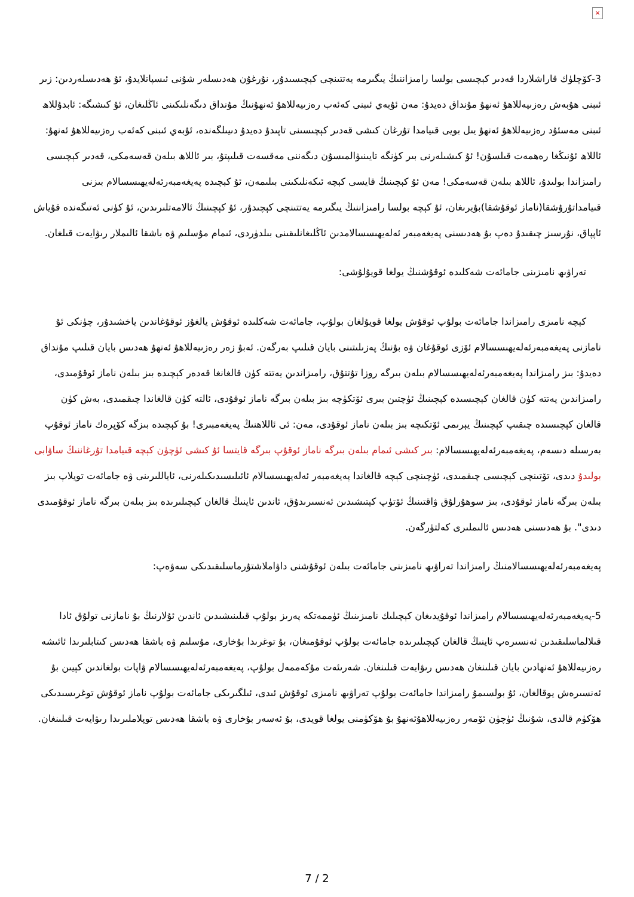×
3-كۆچلۈك قاراشلاردا قەدىر كېچىسى بولسا رامىزاننىڭ يىگىرمە يەتتىنچى كېچىسىدۇر، نۇرغۇن ھەدىسلەر شۇنى ئىسپاتلايدۇ، ئۇ ھەدىسلەردىن: زىر ئىبنى ھۇبەش رەزىيەللاھۇ ئەنھۇ مۇنداق دەيدۇ: مەن ئۇبەي ئىبنى كەئەب رەزىيەللاھۇ ئەنھۇنىڭ مۇنداق دىگەنلىكىنى ئاڭلىغان، ئۇ كىشىگە: ئابدۇللاھ ئىبنى مەسئۇد رەزىيەللاھۇ ئەنھۇ يىل بويى قىيامدا تۇرغان كىشى قەدىر كېچىسىنى تاپىدۇ دەيدۇ دىيىلگەندە، ئۇبەي ئىبنى كەئەب رەزىيەللاھۇ ئەنھۇ: ئاللاھ ئۇنىڭغا رەھمەت قىلسۇن! ئۇ كىشىلەرنى بىر كۈنگە تايىنىۋالمىسۇن دىگەننى مەقسەت قىلىپتۇ، بىر ئاللاھ بىلەن قەسەمكى، قەدىر كېچىسى رامىزاندا بولىدۇ، ئاللاھ بىلەن قەسەمكى! مەن ئۇ كېچىنىڭ قايسى كېچە ئىكەنلىكىنى بىلىمەن، ئۇ كېچىدە پەيغەمبەرئەلەيھىسسالام بىزنى قىيامداتۇرۇشقا(ناماز ئوقۇشقا)بۇيرىغان، ئۇ كېچە بولسا رامىزاننىڭ يىگىرمە يەتتىنچى كېچىدۇر، ئۇ كېچىنىڭ ئالامەتلىرىدىن، ئۇ كۈنى ئەتىگەندە قۇياش ئاپپاق، نۇرسىز چىقىدۇ دەپ بۇ ھەدىسنى پەيغەمبەر ئەلەيھىسسالامدىن ئاڭلىغانلىقىنى بىلدۈردى، ئىمام مۇسلىم ۋە باشقا ئالىملار رىۋايەت قىلغان.
تەراۋىھ نامىزىنى جامائەت شەكلىدە ئوقۇشنىڭ يولغا قويۇلۇشى:
كېچە نامىزى رامىزاندا جامائەت بولۇپ ئوقۇش يولغا قويۇلغان بولۇپ، جامائەت شەكلىدە ئوقۇش يالغۇز ئوقۇغاندىن ياخشىدۇر، چۈنكى ئۇ نامازنى پەيغەمبەرئەلەيھىسسالام ئۆزى ئوقۇغان ۋە بۇنىڭ پەزىلىتىنى بايان قىلىپ بەرگەن. ئەبۇ زەر رەزىيەللاھۇ ئەنھۇ ھەدىس بايان قىلىپ مۇنداق دەيدۇ: بىز رامىزاندا پەيغەمبەرئەلەيھىسسالام بىلەن بىرگە روزا تۇتتۇق، رامىزاندىن يەتتە كۈن قالغانغا قەدەر كېچىدە بىز بىلەن ناماز ئوقۇمىدى، رامىزاندىن يەتتە كۈن قالغان كېچىسىدە كېچىنىڭ ئۈچتىن بىرى ئۆتكۈچە بىز بىلەن بىرگە ناماز ئوقۇدى، ئالتە كۈن قالغاندا چىقمىدى، بەش كۈن قالغان كېچىسىدە چىقىپ كېچىنىڭ يېرىمى ئۆتكىچە بىز بىلەن ناماز ئوقۇدى، مەن: ئى ئاللاھنىڭ پەيغەمبىرى! بۇ كېچىدە بىزگە كۆپرەك ناماز ئوقۇپ بەرسىلە دىسەم، پەيغەمبەرئەلەيھىسسالام: بىر كىشى ئىمام بىلەن بىرگە ناماز ئوقۇپ بىرگە قايتسا ئۇ كىشى ئۈچۈن كېچە قىيامدا تۇرغاننىڭ ساۋابى بولىدۇ دىدى، تۆتىنچى كېچىسى چىقمىدى، ئۈچىنچى كېچە قالغاندا پەيغەمبەر ئەلەيھىسسالام ئائىلىسىدىكىلەرنى، ئاياللىرىنى ۋە جامائەت تويلاپ بىز بىلەن بىرگە ناماز ئوقۇدى، بىز سوھۇرلۇق ۋاقتىنىڭ ئۆتۈپ كېتىشىدىن ئەنسىرىدۇق، ئاندىن ئاينىڭ قالغان كېچىلىرىدە بىز بىلەن بىرگە ناماز ئوقۇمىدى دىدى". بۇ ھەدىسنى ھەدىس ئالىملىرى كەلتۈرگەن.
پەيغەمبەرئەلەيھىسسالامنىڭ رامىزاندا تەراۋىھ نامىزىنى جامائەت بىلەن ئوقۇشنى داۋاملاشتۇرماسلىقىدىكى سەۋەپ:
5-پەيغەمبەرئەلەيھىسسالام رامىزاندا ئوقۇيدىغان كېچىلىك نامىزىنىڭ ئۈممەتكە پەرىز بولۇپ قىلىنىشىدىن ئاندىن ئۇلارنىڭ بۇ نامازنى تولۇق ئادا قىلالماسلىقىدىن ئەنسىرەپ ئاينىڭ قالغان كېچىلىرىدە جامائەت بولۇپ ئوقۇمىغان، بۇ توغرىدا بۇخارى، مۇسلىم ۋە باشقا ھەدىس كىتابلىرىدا ئائىشە رەزىيەللاھۇ ئەنھادىن بايان قىلىنغان ھەدىس رىۋايەت قىلىنغان. شەرىئەت مۇكەممەل بولۇپ، پەيغەمبەرئەلەيھىسسالام ۋاپات بولغاندىن كېيىن بۇ ئەنسىرەش يوقالغان، ئۇ بولسىمۇ رامىزاندا جامائەت بولۇپ تەراۋىھ نامىزى ئوقۇش ئىدى، ئىلگىرىكى جامائەت بولۇپ ناماز ئوقۇش توغرىسىدىكى ھۆكۈم قالدى، شۇنىڭ ئۈچۈن ئۆمەر رەزىيەللاھۇئەنھۇ بۇ ھۆكۈمنى يولغا قويدى، بۇ ئەسەر بۇخارى ۋە باشقا ھەدىس توپلاملىرىدا رىۋايەت قىلىنغان.
7 / 2